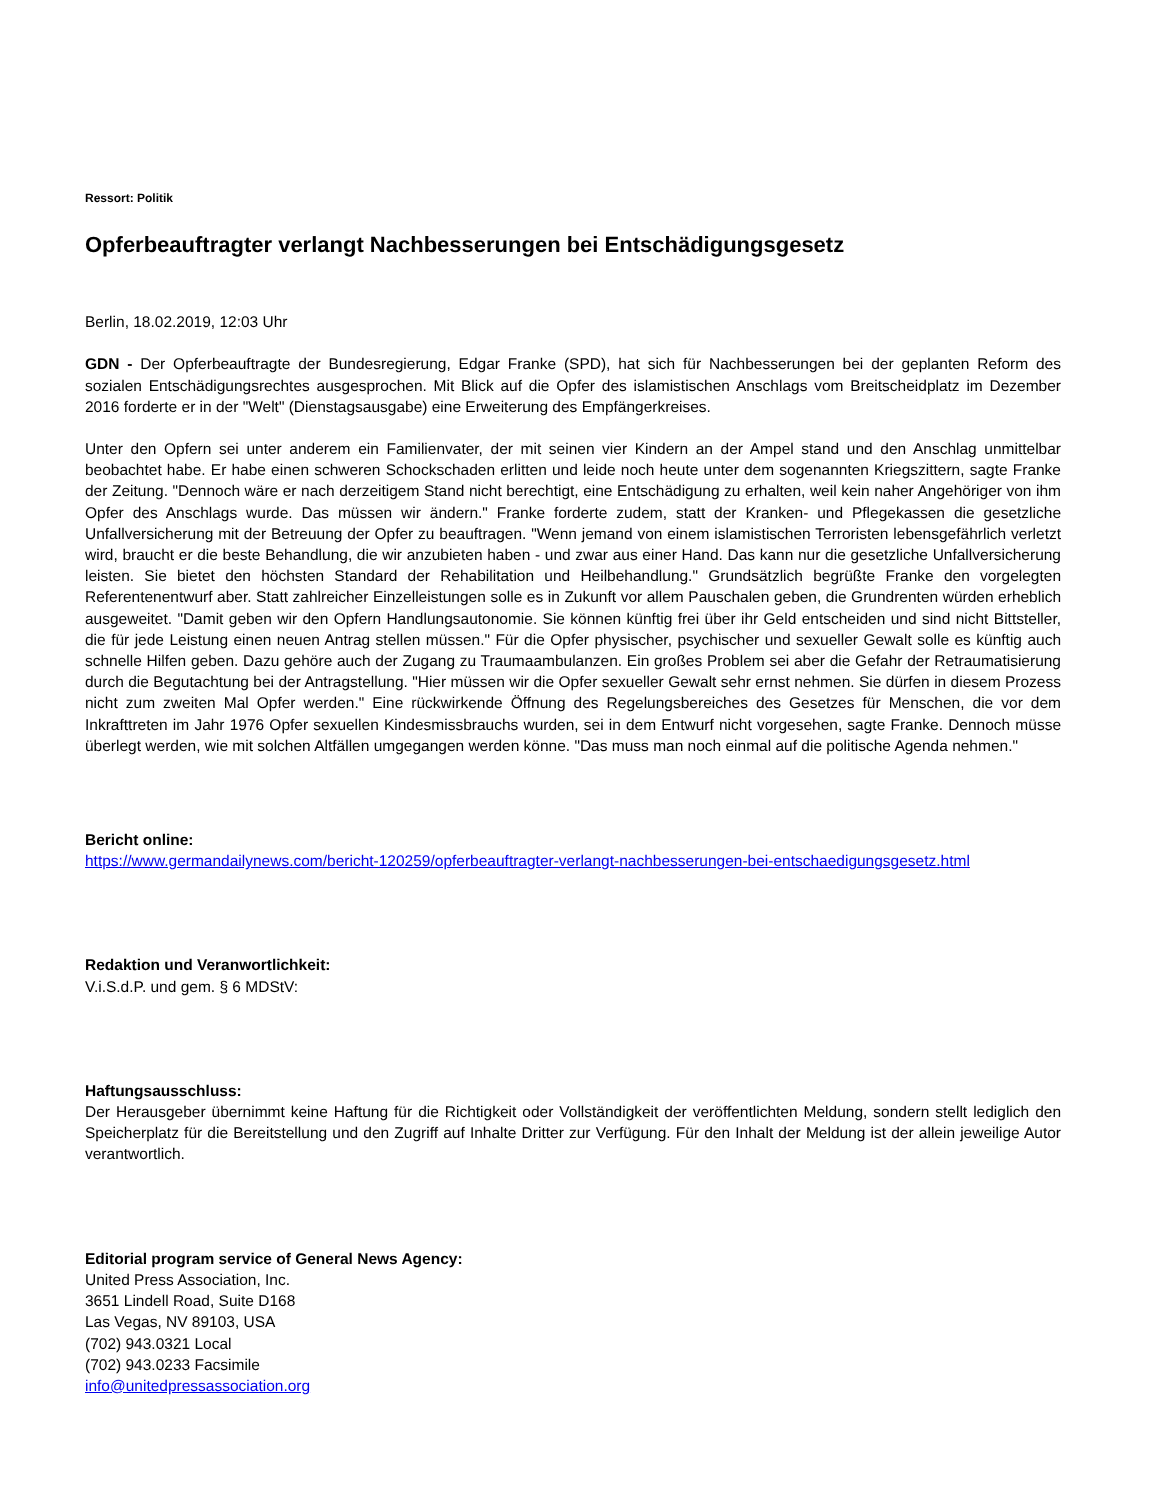Ressort: Politik
Opferbeauftragter verlangt Nachbesserungen bei Entschädigungsgesetz
Berlin, 18.02.2019, 12:03 Uhr
GDN - Der Opferbeauftragte der Bundesregierung, Edgar Franke (SPD), hat sich für Nachbesserungen bei der geplanten Reform des sozialen Entschädigungsrechtes ausgesprochen. Mit Blick auf die Opfer des islamistischen Anschlags vom Breitscheidplatz im Dezember 2016 forderte er in der "Welt" (Dienstagsausgabe) eine Erweiterung des Empfängerkreises.
Unter den Opfern sei unter anderem ein Familienvater, der mit seinen vier Kindern an der Ampel stand und den Anschlag unmittelbar beobachtet habe. Er habe einen schweren Schockschaden erlitten und leide noch heute unter dem sogenannten Kriegszittern, sagte Franke der Zeitung. "Dennoch wäre er nach derzeitigem Stand nicht berechtigt, eine Entschädigung zu erhalten, weil kein naher Angehöriger von ihm Opfer des Anschlags wurde. Das müssen wir ändern." Franke forderte zudem, statt der Kranken- und Pflegekassen die gesetzliche Unfallversicherung mit der Betreuung der Opfer zu beauftragen. "Wenn jemand von einem islamistischen Terroristen lebensgefährlich verletzt wird, braucht er die beste Behandlung, die wir anzubieten haben - und zwar aus einer Hand. Das kann nur die gesetzliche Unfallversicherung leisten. Sie bietet den höchsten Standard der Rehabilitation und Heilbehandlung." Grundsätzlich begrüßte Franke den vorgelegten Referentenentwurf aber. Statt zahlreicher Einzelleistungen solle es in Zukunft vor allem Pauschalen geben, die Grundrenten würden erheblich ausgeweitet. "Damit geben wir den Opfern Handlungsautonomie. Sie können künftig frei über ihr Geld entscheiden und sind nicht Bittsteller, die für jede Leistung einen neuen Antrag stellen müssen." Für die Opfer physischer, psychischer und sexueller Gewalt solle es künftig auch schnelle Hilfen geben. Dazu gehöre auch der Zugang zu Traumaambulanzen. Ein großes Problem sei aber die Gefahr der Retraumatisierung durch die Begutachtung bei der Antragstellung. "Hier müssen wir die Opfer sexueller Gewalt sehr ernst nehmen. Sie dürfen in diesem Prozess nicht zum zweiten Mal Opfer werden." Eine rückwirkende Öffnung des Regelungsbereiches des Gesetzes für Menschen, die vor dem Inkrafttreten im Jahr 1976 Opfer sexuellen Kindesmissbrauchs wurden, sei in dem Entwurf nicht vorgesehen, sagte Franke. Dennoch müsse überlegt werden, wie mit solchen Altfällen umgegangen werden könne. "Das muss man noch einmal auf die politische Agenda nehmen."
Bericht online:
https://www.germandailynews.com/bericht-120259/opferbeauftragter-verlangt-nachbesserungen-bei-entschaedigungsgesetz.html
Redaktion und Veranwortlichkeit:
V.i.S.d.P. und gem. § 6 MDStV:
Haftungsausschluss:
Der Herausgeber übernimmt keine Haftung für die Richtigkeit oder Vollständigkeit der veröffentlichten Meldung, sondern stellt lediglich den Speicherplatz für die Bereitstellung und den Zugriff auf Inhalte Dritter zur Verfügung. Für den Inhalt der Meldung ist der allein jeweilige Autor verantwortlich.
Editorial program service of General News Agency:
United Press Association, Inc.
3651 Lindell Road, Suite D168
Las Vegas, NV 89103, USA
(702) 943.0321 Local
(702) 943.0233 Facsimile
info@unitedpressassociation.org